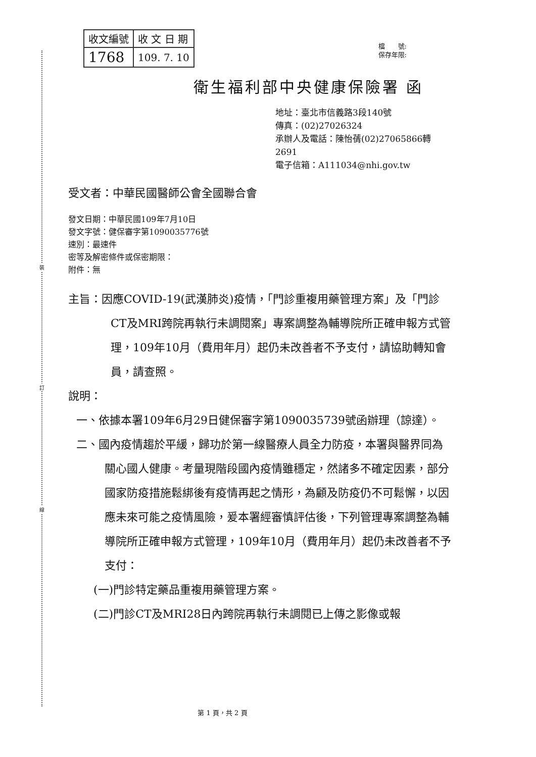裝
訂
線
| 收文編號 | 收 文 日 期 |
| 1768 | 109. 7. 10 |
檔　　號:
保存年限:
衛生福利部中央健康保險署 函
地址：臺北市信義路3段140號
傳真：(02)27026324
承辦人及電話：陳怡蒨(02)27065866轉
2691
電子信箱：A111034@nhi.gov.tw
受文者：中華民國醫師公會全國聯合會
發文日期：中華民國109年7月10日
發文字號：健保審字第1090035776號
速別：最速件
密等及解密條件或保密期限：
附件：無
主旨：因應COVID-19(武漢肺炎)疫情，「門診重複用藥管理方案」及「門診CT及MRI跨院再執行未調閱案」專案調整為輔導院所正確申報方式管理，109年10月（費用年月）起仍未改善者不予支付，請協助轉知會員，請查照。
說明：
一、依據本署109年6月29日健保審字第1090035739號函辦理（諒達）。
二、國內疫情趨於平緩，歸功於第一線醫療人員全力防疫，本署與醫界同為關心國人健康。考量現階段國內疫情雖穩定，然諸多不確定因素，部分國家防疫措施鬆綁後有疫情再起之情形，為顧及防疫仍不可鬆懈，以因應未來可能之疫情風險，爰本署經審慎評估後，下列管理專案調整為輔導院所正確申報方式管理，109年10月（費用年月）起仍未改善者不予支付：
(一)門診特定藥品重複用藥管理方案。
(二)門診CT及MRI28日內跨院再執行未調閱已上傳之影像或報
第 1 頁，共 2 頁